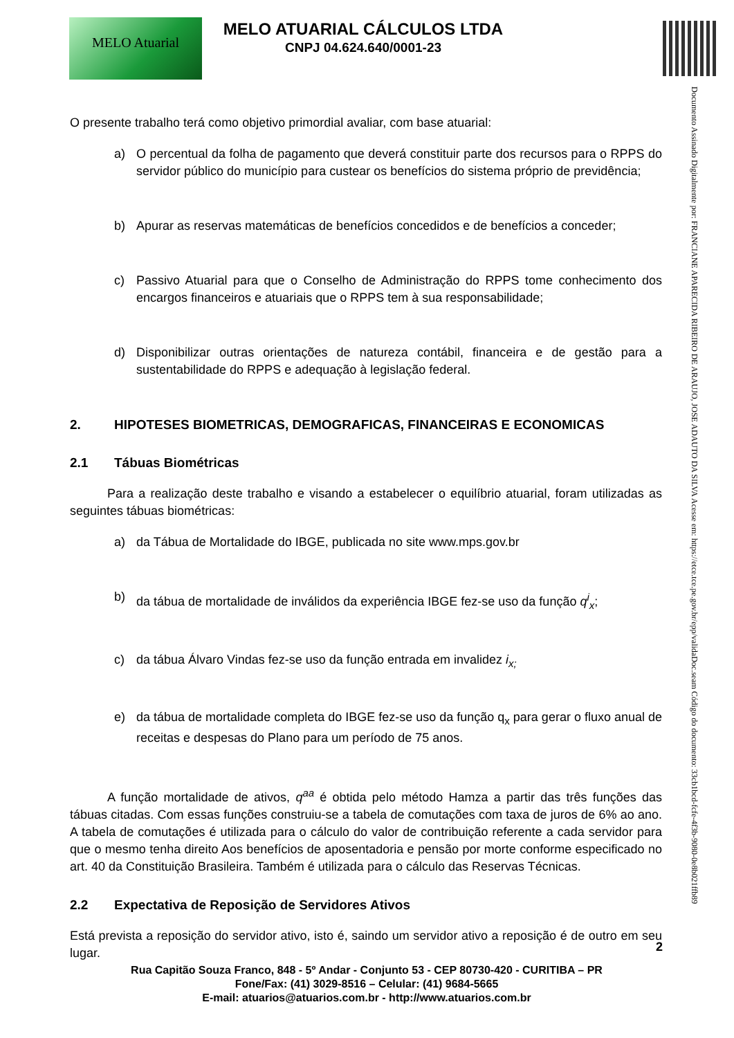MELO Atuarial
MELO ATUARIAL CÁLCULOS LTDA
CNPJ 04.624.640/0001-23
Documento Assinado Digitalmente por: FRANCIANE APARECIDA RIBEIRO DE ARAUJO, JOSE ADAUTO DA SILVA Acesse em: https://etce.tce.pe.gov.br/epp/validaDoc.seam Código do documento: 33cb1bcd-fcfe-4f3b-9080-0e8b021ffb89
O presente trabalho terá como objetivo primordial avaliar, com base atuarial:
a) O percentual da folha de pagamento que deverá constituir parte dos recursos para o RPPS do servidor público do município para custear os benefícios do sistema próprio de previdência;
b) Apurar as reservas matemáticas de benefícios concedidos e de benefícios a conceder;
c) Passivo Atuarial para que o Conselho de Administração do RPPS tome conhecimento dos encargos financeiros e atuariais que o RPPS tem à sua responsabilidade;
d) Disponibilizar outras orientações de natureza contábil, financeira e de gestão para a sustentabilidade do RPPS e adequação à legislação federal.
2. HIPOTESES BIOMETRICAS, DEMOGRAFICAS, FINANCEIRAS E ECONOMICAS
2.1 Tábuas Biométricas
   Para a realização deste trabalho e visando a estabelecer o equilíbrio atuarial, foram utilizadas as seguintes tábuas biométricas:
a) da Tábua de Mortalidade do IBGE, publicada no site www.mps.gov.br
b) da tábua de mortalidade de inválidos da experiência IBGE fez-se uso da função q<sup>i</sup><sub>x</sub>;
c) da tábua Álvaro Vindas fez-se uso da função entrada em invalidez i<sub>x;</sub>
e) da tábua de mortalidade completa do IBGE fez-se uso da função q<sub>x</sub> para gerar o fluxo anual de receitas e despesas do Plano para um período de 75 anos.
   A função mortalidade de ativos, q<sup>aa</sup> é obtida pelo método Hamza a partir das três funções das tábuas citadas. Com essas funções construiu-se a tabela de comutações com taxa de juros de 6% ao ano. A tabela de comutações é utilizada para o cálculo do valor de contribuição referente a cada servidor para que o mesmo tenha direito Aos benefícios de aposentadoria e pensão por morte conforme especificado no art. 40 da Constituição Brasileira. Também é utilizada para o cálculo das Reservas Técnicas.
2.2 Expectativa de Reposição de Servidores Ativos
Está prevista a reposição do servidor ativo, isto é, saindo um servidor ativo a reposição é de outro em seu lugar.
2
Rua Capitão Souza Franco, 848 - 5º Andar - Conjunto 53 - CEP 80730-420 - CURITIBA – PR
Fone/Fax: (41) 3029-8516 – Celular: (41) 9684-5665
E-mail: atuarios@atuarios.com.br - http://www.atuarios.com.br